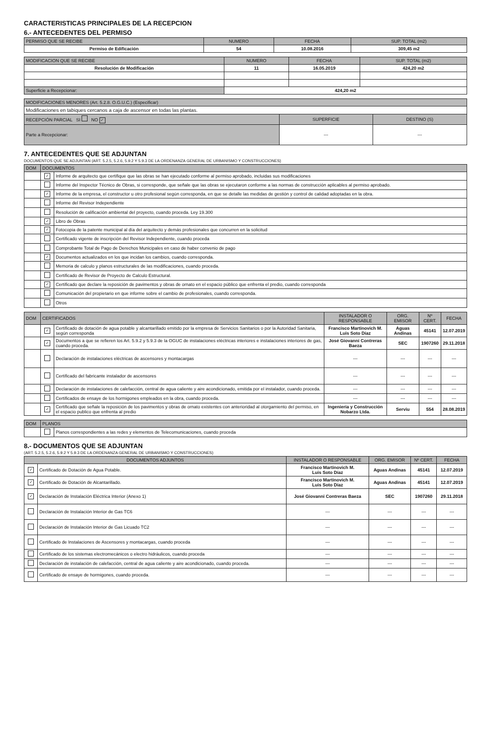CARACTERISTICAS PRINCIPALES DE LA RECEPCION
6.- ANTECEDENTES DEL PERMISO
| PERMISO QUE SE RECIBE | NUMERO | FECHA | SUP. TOTAL (m2) |
| --- | --- | --- | --- |
| Permiso de Edificación | 54 | 10.08.2016 | 309,45 m2 |
| MODIFICACION QUE SE RECIBE | NUMERO | FECHA | SUP. TOTAL (m2) |
| --- | --- | --- | --- |
| Resolución de Modificación | 11 | 16.05.2019 | 424,20 m2 |
| Superficie a Recepcionar: | 424,20 m2 | | |
| MODIFICACIONES MENORES (Art. 5.2.8. O.G.U.C.) (Especificar) | | |
| --- | --- | --- |
| Modificaciones en tabiques cercanos a caja de ascensor en todas las plantas. | | |
| RECEPCIÓN PARCIAL SI NO ✓ | SUPERFICIE | DESTINO (S) |
| Parte a Recepcionar: | --- | --- |
7. ANTECEDENTES QUE SE ADJUNTAN
DOCUMENTOS QUE SE ADJUNTAN (ART. 5.2.5, 5.2.6, 5.9.2 Y 5.9.3 DE LA ORDENANZA GENERAL DE URBANISMO Y CONSTRUCCIONES)
| DOM | DOCUMENTOS | |
| --- | --- | --- |
| | ✓ | Informe de arquitecto que certifique que las obras se han ejecutado conforme al permiso aprobado, incluidas sus modificaciones |
| | | Informe del Inspector Técnico de Obras, si corresponde, que señale que las obras se ejecutaron conforme a las normas de construcción aplicables al permiso aprobado. |
| | ✓ | Informe de la empresa, el constructor u otro profesional según corresponda, en que se detalle las medidas de gestión y control de calidad adoptadas en la obra. |
| | | Informe del Revisor Independiente |
| | | Resolución de calificación ambiental del proyecto, cuando proceda. Ley 19.300 |
| | ✓ | Libro de Obras |
| | ✓ | Fotocopia de la patente municipal al día del arquitecto y demás profesionales que concurren en la solicitud |
| | | Certificado vigente de inscripción del Revisor Independiente, cuando proceda |
| | | Comprobante Total de Pago de Derechos Municipales en caso de haber convenio de pago |
| | ✓ | Documentos actualizados en los que incidan los cambios, cuando corresponda. |
| | | Memoria de calculo y planos estructurales de las modificaciones, cuando proceda. |
| | | Certificado de Revisor de Proyecto de Calculo Estructural. |
| | ✓ | Certificado que declare la reposición de pavimentos y obras de ornato en el espacio público que enfrenta el predio, cuando corresponda |
| | | Comunicación del propietario en que informe sobre el cambio de profesionales, cuando corresponda. |
| | | Otros |
| DOM | CERTIFICADOS | | INSTALADOR O RESPONSABLE | ORG. EMISOR | Nº CERT. | FECHA |
| --- | --- | --- | --- | --- | --- | --- |
| | ✓ | Certificado de dotación de agua potable y alcantarillado emitido por la empresa de Servicios Sanitarios o por la Autoridad Sanitaria, según corresponda | Francisco Martinovich M. Luis Soto Díaz | Aguas Andinas | 45141 | 12.07.2019 |
| | ✓ | Documentos a que se refieren los Art. 5.9.2 y 5.9.3 de la OGUC de instalaciones eléctricas interiores e instalaciones interiores de gas, cuando proceda. | José Giovanni Contreras Baeza | SEC | 1907260 | 29.11.2018 |
| | | Declaración de instalaciones eléctricas de ascensores y montacargas | --- | --- | --- | --- |
| | | Certificado del fabricante instalador de ascensores | --- | --- | --- | --- |
| | | Declaración de instalaciones de calefacción, central de agua caliente y aire acondicionado, emitida por el instalador, cuando proceda. | --- | --- | --- | --- |
| | | Certificados de ensaye de los hormigones empleados en la obra, cuando proceda. | --- | --- | --- | --- |
| | ✓ | Certificado que señale la reposición de los pavimentos y obras de ornato existentes con anterioridad al otorgamiento del permiso, en el espacio publico que enfrenta al predio | Ingeniería y Construcción Nobarzo Ltda. | Serviu | 554 | 28.08.2019 |
| DOM | PLANOS | |
| --- | --- | --- |
| | | Planos correspondientes a las redes y elementos de Telecomunicaciones, cuando proceda |
8.- DOCUMENTOS QUE SE ADJUNTAN
(ART. 5.2.5, 5.2.6, 5.9.2 Y 5.9.3 DE LA ORDENANZA GENERAL DE URBANISMO Y CONSTRUCCIONES)
| DOCUMENTOS ADJUNTOS | | INSTALADOR O RESPONSABLE | ORG. EMISOR | Nº CERT. | FECHA |
| --- | --- | --- | --- | --- | --- |
| ✓ | Certificado de Dotación de Agua Potable. | Francisco Martinovich M. Luis Soto Díaz | Aguas Andinas | 45141 | 12.07.2019 |
| ✓ | Certificado de Dotación de Alcantarillado. | Francisco Martinovich M. Luis Soto Díaz | Aguas Andinas | 45141 | 12.07.2019 |
| ✓ | Declaración de Instalación Eléctrica Interior (Anexo 1) | José Giovanni Contreras Baeza | SEC | 1907260 | 29.11.2018 |
| | Declaración de Instalación Interior de Gas TC6 | --- | --- | --- | --- |
| | Declaración de Instalación Interior de Gas Licuado TC2 | --- | --- | --- | --- |
| | Certificado de Instalaciones de Ascensores y montacargas, cuando proceda | --- | --- | --- | --- |
| | Certificado de los sistemas electromecánicos o electro hidráulicos, cuando proceda | --- | --- | --- | --- |
| | Declaración de instalación de calefacción, central de agua caliente y aire acondicionado, cuando proceda. | --- | --- | --- | --- |
| | Certificado de ensaye de hormigones, cuando proceda. | --- | --- | --- | --- |